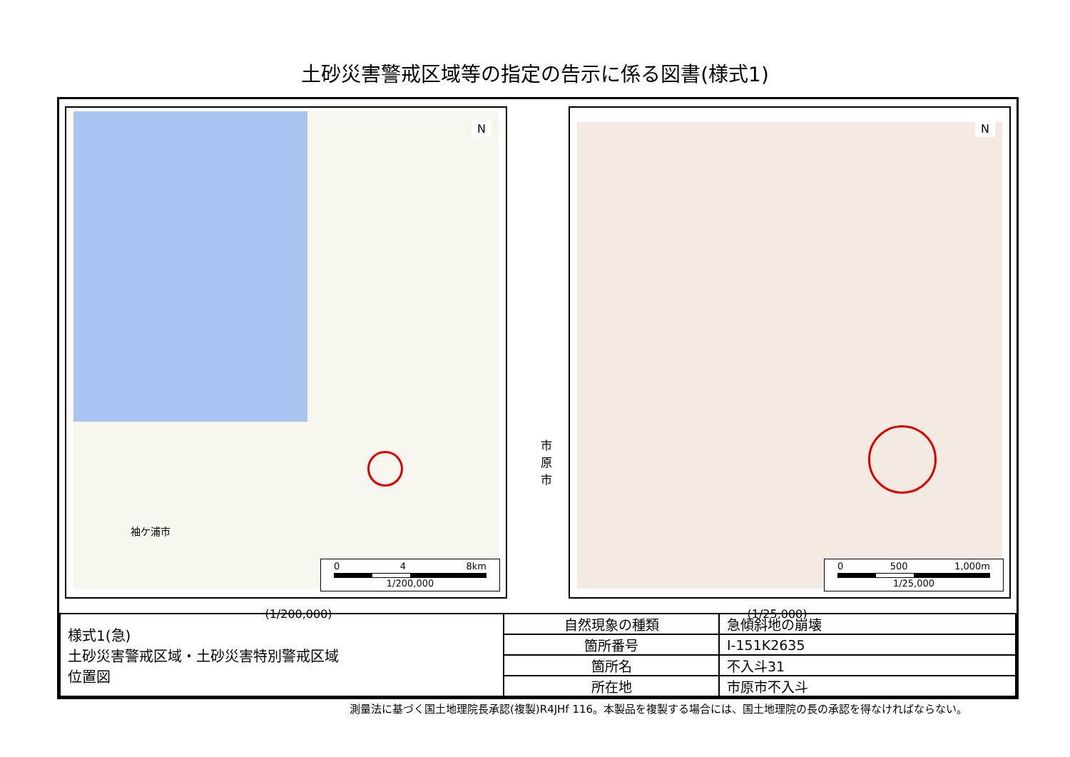土砂災害警戒区域等の指定の告示に係る図書(様式1)
市原市
袖ケ浦市
N
0 4 8km
1/200,000
N
0 500 1,000m
1/25,000
(1/200,000) (1/25,000)
| 様式1(急) 土砂災害警戒区域・土砂災害特別警戒区域 位置図 | 自然現象の種類 | 急傾斜地の崩壊 |
| | 箇所番号 | Ⅰ-151K2635 |
| | 箇所名 | 不入斗31 |
| | 所在地 | 市原市不入斗 |
測量法に基づく国土地理院長承認(複製)R4JHf 116。本製品を複製する場合には、国土地理院の長の承認を得なければならない。